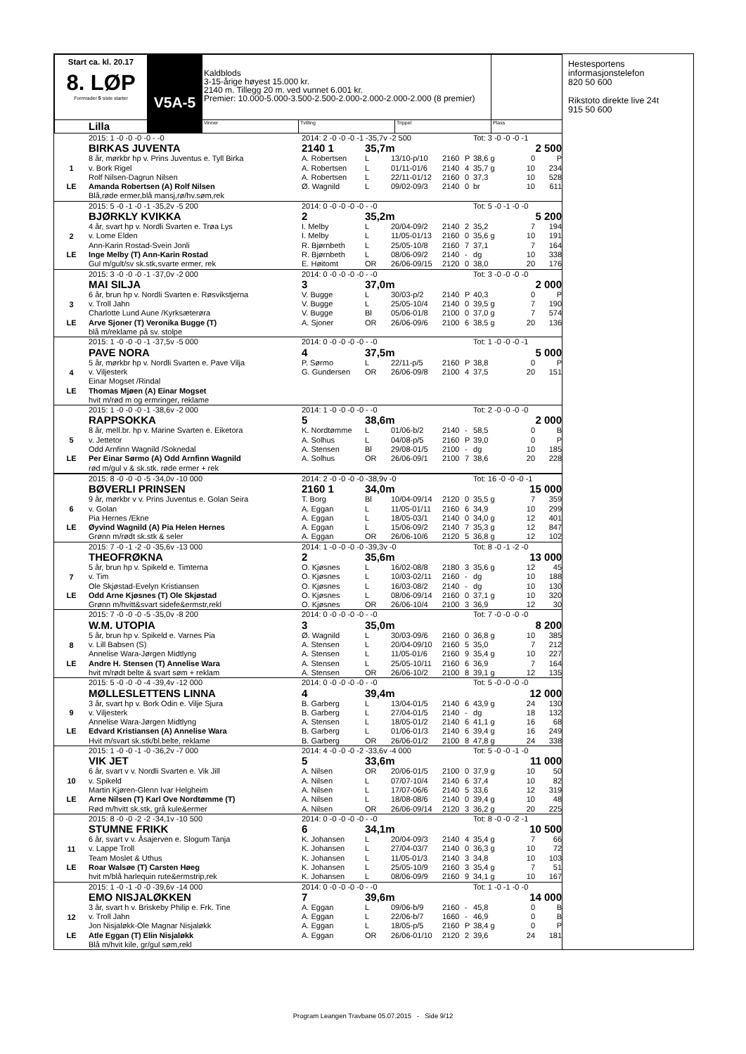| Start ca. kl. 20.17 8. LØP Formrader 5 siste starter | V5A-5 | Kaldblods 3-15-årige høyest 15.000 kr. 2140 m. Tillegg 20 m. ved vunnet 6.001 kr. Premier: 10.000-5.000-3.500-2.500-2.000-2.000-2.000-2.000 (8 premier) | | | |
| Lilla | | Vinner | Tvilling | Trippel | Plass |
| | 2015: 1 -0 -0 -0 -0 - -0 | 2014: 2 -0 -0 -0 -1 -35,7v -2 500 | | | | | Tot: 3 -0 -0 -0 -1 | | |
| | BIRKAS JUVENTA | 2140 1 | 35,7m | | | | 2 500 | | |
| 1 | 8 år, mørkbr hp v. Prins Juventus e. Tyll Birka | A. Robertsen | L | 13/10-p/10 | 2160 | P | 38,6 g | 0 | P |
| | v. Bork Rigel | A. Robertsen | L | 01/11-01/6 | 2140 | 4 | 35,7 g | 10 | 234 |
| | Rolf Nilsen-Dagrun Nilsen | A. Robertsen | L | 22/11-01/12 | 2160 | 0 | 37,3 | 10 | 528 |
| LE | Amanda Robertsen (A) Rolf Nilsen | Ø. Wagnild | L | 09/02-09/3 | 2140 | 0 | br | 10 | 611 |
| | Blå,røde ermer,blå mansj,rø/hv.søm,rek | | | | | | | | |
| | 2015: 5 -0 -1 -0 -1 -35,2v -5 200 | 2014: 0 -0 -0 -0 -0 - -0 | | | | | Tot: 5 -0 -1 -0 -0 | | |
| | BJØRKLY KVIKKA | 2 | 35,2m | | | | 5 200 | | |
| 2 | 4 år, svart hp v. Nordli Svarten e. Trøa Lys | I. Melby | L | 20/04-09/2 | 2140 | 2 | 35,2 | 7 | 194 |
| | v. Lome Elden | I. Melby | L | 11/05-01/13 | 2160 | 0 | 35,6 g | 10 | 191 |
| | Ann-Karin Rostad-Svein Jonli | R. Bjørnbeth | L | 25/05-10/8 | 2160 | 7 | 37,1 | 7 | 164 |
| LE | Inge Melby (T) Ann-Karin Rostad | R. Bjørnbeth | L | 08/06-09/2 | 2140 | - | dg | 10 | 338 |
| | Gul m/gult/sv sk.stk,svarte ermer, rek | E. Høitomt | OR | 26/06-09/15 | 2120 | 0 | 38,0 | 20 | 176 |
| | 2015: 3 -0 -0 -0 -1 -37,0v -2 000 | 2014: 0 -0 -0 -0 -0 - -0 | | | | | Tot: 3 -0 -0 -0 -0 | | |
| | MAI SILJA | 3 | 37,0m | | | | 2 000 | | |
| 3 | 6 år, brun hp v. Nordli Svarten e. Røsvikstjerna | V. Bugge | L | 30/03-p/2 | 2140 | P | 40,3 | 0 | P |
| | v. Troll Jahn | V. Bugge | L | 25/05-10/4 | 2140 | 0 | 39,5 g | 7 | 190 |
| | Charlotte Lund Aune /Kyrksæterøra | V. Bugge | Bl | 05/06-01/8 | 2100 | 0 | 37,0 g | 7 | 574 |
| LE | Arve Sjoner (T) Veronika Bugge (T) | A. Sjoner | OR | 26/06-09/6 | 2100 | 6 | 38,5 g | 20 | 136 |
| | blå m/reklame på sv. stolpe | | | | | | | | |
| | 2015: 1 -0 -0 -0 -1 -37,5v -5 000 | 2014: 0 -0 -0 -0 -0 - -0 | | | | | Tot: 1 -0 -0 -0 -1 | | |
| | PAVE NORA | 4 | 37,5m | | | | 5 000 | | |
| 4 | 5 år, mørkbr hp v. Nordli Svarten e. Pave Vilja | P. Sørmo | L | 22/11-p/5 | 2160 | P | 38,8 | 0 | P |
| | v. Viljesterk | G. Gundersen | OR | 26/06-09/8 | 2100 | 4 | 37,5 | 20 | 151 |
| | Einar Mogset /Rindal | | | | | | | | |
| LE | Thomas Mjøen (A) Einar Mogset | | | | | | | | |
| | hvit m/rød m og ermringer, reklame | | | | | | | | |
| | 2015: 1 -0 -0 -0 -1 -38,6v -2 000 | 2014: 1 -0 -0 -0 -0 - -0 | | | | | Tot: 2 -0 -0 -0 -0 | | |
| | RAPPSOKKA | 5 | 38,6m | | | | 2 000 | | |
| 5 | 8 år, mell.br. hp v. Marine Svarten e. Eiketora | K. Nordtømme | L | 01/06-b/2 | 2140 | - | 58,5 | 0 | B |
| | v. Jettetor | A. Solhus | L | 04/08-p/5 | 2160 | P | 39,0 | 0 | P |
| | Odd Arnfinn Wagnild /Soknedal | A. Stensen | Bl | 29/08-01/5 | 2100 | - | dg | 10 | 185 |
| LE | Per Einar Sørmo (A) Odd Arnfinn Wagnild | A. Solhus | OR | 26/06-09/1 | 2100 | 7 | 38,6 | 20 | 228 |
| | rød m/gul v & sk.stk. røde ermer + rek | | | | | | | | |
| | 2015: 8 -0 -0 -0 -5 -34,0v -10 000 | 2014: 2 -0 -0 -0 -0 -38,9v -0 | | | | | Tot: 16 -0 -0 -0 -1 | | |
| | BØVERLI PRINSEN | 2160 1 | 34,0m | | | | 15 000 | | |
| 6 | 9 år, mørkbr v v. Prins Juventus e. Golan Seira | T. Borg | Bl | 10/04-09/14 | 2120 | 0 | 35,5 g | 7 | 359 |
| | v. Golan | A. Eggan | L | 11/05-01/11 | 2160 | 6 | 34,9 | 10 | 299 |
| | Pia Hernes /Ekne | A. Eggan | L | 18/05-03/1 | 2140 | 0 | 34,0 g | 12 | 401 |
| LE | Øyvind Wagnild (A) Pia Helen Hernes | A. Eggan | L | 15/06-09/2 | 2140 | 7 | 35,3 g | 12 | 847 |
| | Grønn m/rødt sk.stk & seler | A. Eggan | OR | 26/06-10/6 | 2120 | 5 | 36,8 g | 12 | 102 |
| | 2015: 7 -0 -1 -2 -0 -35,6v -13 000 | 2014: 1 -0 -0 -0 -0 -39,3v -0 | | | | | Tot: 8 -0 -1 -2 -0 | | |
| | THEOFRØKNA | 2 | 35,6m | | | | 13 000 | | |
| 7 | 5 år, brun hp v. Spikeld e. Timterna | O. Kjøsnes | L | 16/02-08/8 | 2180 | 3 | 35,6 g | 12 | 45 |
| | v. Tim | O. Kjøsnes | L | 10/03-02/11 | 2160 | - | dg | 10 | 188 |
| | Ole Skjøstad-Evelyn Kristiansen | O. Kjøsnes | L | 16/03-08/2 | 2140 | - | dg | 10 | 130 |
| LE | Odd Arne Kjøsnes (T) Ole Skjøstad | O. Kjøsnes | L | 08/06-09/14 | 2160 | 0 | 37,1 g | 10 | 320 |
| | Grønn m/hvitt&svart sidefe&ermstr,rekl | O. Kjøsnes | OR | 26/06-10/4 | 2100 | 3 | 36,9 | 12 | 30 |
| | 2015: 7 -0 -0 -0 -5 -35,0v -8 200 | 2014: 0 -0 -0 -0 -0 - -0 | | | | | Tot: 7 -0 -0 -0 -0 | | |
| | W.M. UTOPIA | 3 | 35,0m | | | | 8 200 | | |
| 8 | 5 år, brun hp v. Spikeld e. Varnes Pia | Ø. Wagnild | L | 30/03-09/6 | 2160 | 0 | 36,8 g | 10 | 385 |
| | v. Lill Babsen (S) | A. Stensen | L | 20/04-09/10 | 2160 | 5 | 35,0 | 7 | 212 |
| | Annelise Wara-Jørgen Midtlyng | A. Stensen | L | 11/05-01/6 | 2160 | 9 | 35,4 g | 10 | 227 |
| LE | Andre H. Stensen (T) Annelise Wara | A. Stensen | L | 25/05-10/11 | 2160 | 6 | 36,9 | 7 | 164 |
| | hvit m/rødt belte & svart søm + reklam | A. Stensen | OR | 26/06-10/2 | 2100 | 8 | 39,1 g | 12 | 135 |
| | 2015: 5 -0 -0 -0 -4 -39,4v -12 000 | 2014: 0 -0 -0 -0 -0 - -0 | | | | | Tot: 5 -0 -0 -0 -0 | | |
| | MØLLESLETTENS LINNA | 4 | 39,4m | | | | 12 000 | | |
| 9 | 3 år, svart hp v. Bork Odin e. Vilje Sjura | B. Garberg | L | 13/04-01/5 | 2140 | 6 | 43,9 g | 24 | 130 |
| | v. Viljesterk | B. Garberg | L | 27/04-01/5 | 2140 | - | dg | 18 | 132 |
| | Annelise Wara-Jørgen Midtlyng | A. Stensen | L | 18/05-01/2 | 2140 | 6 | 41,1 g | 16 | 68 |
| LE | Edvard Kristiansen (A) Annelise Wara | B. Garberg | L | 01/06-01/3 | 2140 | 6 | 39,4 g | 16 | 249 |
| | Hvit m/svart sk.stk/bl.belte, reklame | B. Garberg | OR | 26/06-01/2 | 2100 | 8 | 47,8 g | 24 | 338 |
| | 2015: 1 -0 -0 -1 -0 -36,2v -7 000 | 2014: 4 -0 -0 -0 -2 -33,6v -4 000 | | | | | Tot: 5 -0 -0 -1 -0 | | |
| | VIK JET | 5 | 33,6m | | | | 11 000 | | |
| 10 | 6 år, svart v v. Nordli Svarten e. Vik Jill | A. Nilsen | OR | 20/06-01/5 | 2100 | 0 | 37,9 g | 10 | 50 |
| | v. Spikeld | A. Nilsen | L | 07/07-10/4 | 2140 | 6 | 37,4 | 10 | 82 |
| | Martin Kjøren-Glenn Ivar Helgheim | A. Nilsen | L | 17/07-06/6 | 2140 | 5 | 33,6 | 12 | 319 |
| LE | Arne Nilsen (T) Karl Ove Nordtømme (T) | A. Nilsen | L | 18/08-08/6 | 2140 | 0 | 39,4 g | 10 | 48 |
| | Rød m/hvitt sk.stk, grå kule&ermer | A. Nilsen | OR | 26/06-09/14 | 2120 | 3 | 36,2 g | 20 | 225 |
| | 2015: 8 -0 -0 -2 -2 -34,1v -10 500 | 2014: 0 -0 -0 -0 -0 - -0 | | | | | Tot: 8 -0 -0 -2 -1 | | |
| | STUMNE FRIKK | 6 | 34,1m | | | | 10 500 | | |
| 11 | 6 år, svart v v. Åsajerven e. Slogum Tanja | K. Johansen | L | 20/04-09/3 | 2140 | 4 | 35,4 g | 7 | 66 |
| | v. Lappe Troll | K. Johansen | L | 27/04-03/7 | 2140 | 0 | 36,3 g | 10 | 72 |
| | Team Moslet & Uthus | K. Johansen | L | 11/05-01/3 | 2140 | 3 | 34,8 | 10 | 103 |
| LE | Roar Walsøe (T) Carsten Høeg | K. Johansen | L | 25/05-10/9 | 2160 | 3 | 35,4 g | 7 | 51 |
| | hvit m/blå harlequin rute&ermstrip,rek | K. Johansen | L | 08/06-09/9 | 2160 | 9 | 34,1 g | 10 | 167 |
| | 2015: 1 -0 -1 -0 -0 -39,6v -14 000 | 2014: 0 -0 -0 -0 -0 - -0 | | | | | Tot: 1 -0 -1 -0 -0 | | |
| | EMO NISJALØKKEN | 7 | 39,6m | | | | 14 000 | | |
| 12 | 3 år, svart h v. Briskeby Philip e. Frk. Tine | A. Eggan | L | 09/06-b/9 | 2160 | - | 45,8 | 0 | B |
| | v. Troll Jahn | A. Eggan | L | 22/06-b/7 | 1660 | - | 46,9 | 0 | B |
| | Jon Nisjaløkk-Ole Magnar Nisjaløkk | A. Eggan | L | 18/05-p/5 | 2160 | P | 38,4 g | 0 | P |
| LE | Atle Eggan (T) Elin Nisjaløkk | A. Eggan | OR | 26/06-01/10 | 2120 | 2 | 39,6 | 24 | 181 |
| | Blå m/hvit kile, gr/gul søm,rekl | | | | | | | | |
Hestesportens
informasjonstelefon
820 50 600
Rikstoto direkte live 24t
915 50 600
Program Leangen Travbane 05.07.2015 - Side 9/12